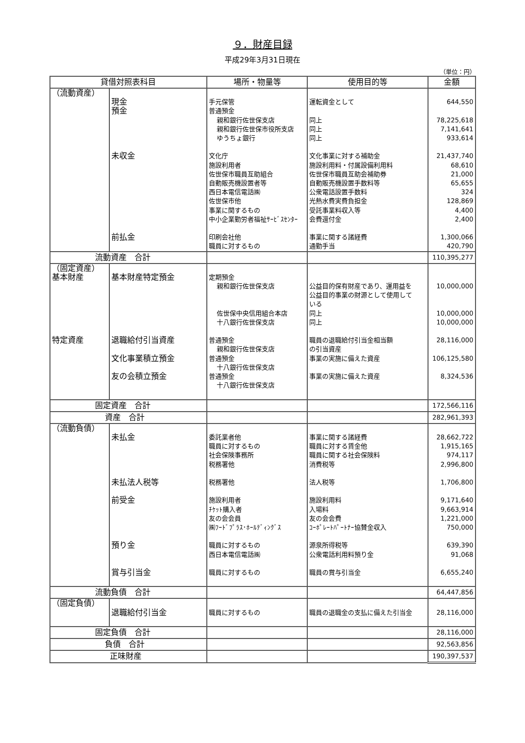９．財産目録
平成29年3月31日現在
（単位：円）
| 貸借対照表科目 | | 場所・物量等 | 使用目的等 | 金額 |
| --- | --- | --- | --- | --- |
| （流動資産） | 現金 預金 未収金 前払金 | 手元保管 普通預金 親和銀行佐世保支店 親和銀行佐世保市役所支店 ゆうちょ銀行 文化庁 施設利用者 佐世保市職員互助組合 自動販売機設置者等 西日本電信電話㈱ 佐世保市他 事業に関するもの 中小企業勤労者福祉ｻｰﾋﾞｽｾﾝﾀｰ 印刷会社他 職員に対するもの | 運転資金として 同上 同上 同上 文化事業に対する補助金 施設利用料・付属設備利用料 佐世保市職員互助会補助券 自動販売機設置手数料等 公衆電話設置手数料 光熱水費実費負担金 受託事業料収入等 会費還付金 事業に関する諸経費 通勤手当 | 644,550 78,225,618 7,141,641 933,614 21,437,740 68,610 21,000 65,655 324 128,869 4,400 2,400 1,300,066 420,790 |
| 流動資産 合計 | | | | 110,395,277 |
| （固定資産） 基本財産 特定資産 | 基本財産特定預金 退職給付引当資産 文化事業積立預金 友の会積立預金 | 定期預金 親和銀行佐世保支店 佐世保中央信用組合本店 十八銀行佐世保支店 普通預金 親和銀行佐世保支店 普通預金 十八銀行佐世保支店 普通預金 十八銀行佐世保支店 | 公益目的保有財産であり、運用益を 公益目的事業の財源として使用して いる 同上 同上 職員の退職給付引当金相当額 の引当資産 事業の実施に備えた資産 事業の実施に備えた資産 | 10,000,000 10,000,000 10,000,000 28,116,000 106,125,580 8,324,536 |
| 固定資産 合計 | | | | 172,566,116 |
| 資産 合計 | | | | 282,961,393 |
| （流動負債） | 未払金 未払法人税等 前受金 預り金 賞与引当金 | 委託業者他 職員に対するもの 社会保険事務所 税務署他 税務署他 施設利用者 ﾁｹｯﾄ購入者 友の会会員 ㈱ﾌｰﾄﾞﾌﾟﾗｽ･ﾎｰﾙﾃﾞｨﾝｸﾞｽ 職員に対するもの 西日本電信電話㈱ 職員に対するもの | 事業に関する諸経費 職員に対する賃金他 職員に関する社会保険料 消費税等 法人税等 施設利用料 入場料 友の会会費 ｺｰﾎﾟﾚｰﾄﾊﾟｰﾄﾅｰ協賛金収入 源泉所得税等 公衆電話利用料預り金 職員の賞与引当金 | 28,662,722 1,915,165 974,117 2,996,800 1,706,800 9,171,640 9,663,914 1,221,000 750,000 639,390 91,068 6,655,240 |
| 流動負債 合計 | | | | 64,447,856 |
| （固定負債） | 退職給付引当金 | 職員に対するもの | 職員の退職金の支払に備えた引当金 | 28,116,000 |
| 固定負債 合計 | | | | 28,116,000 |
| 負債 合計 | | | | 92,563,856 |
| 正味財産 | | | | 190,397,537 |